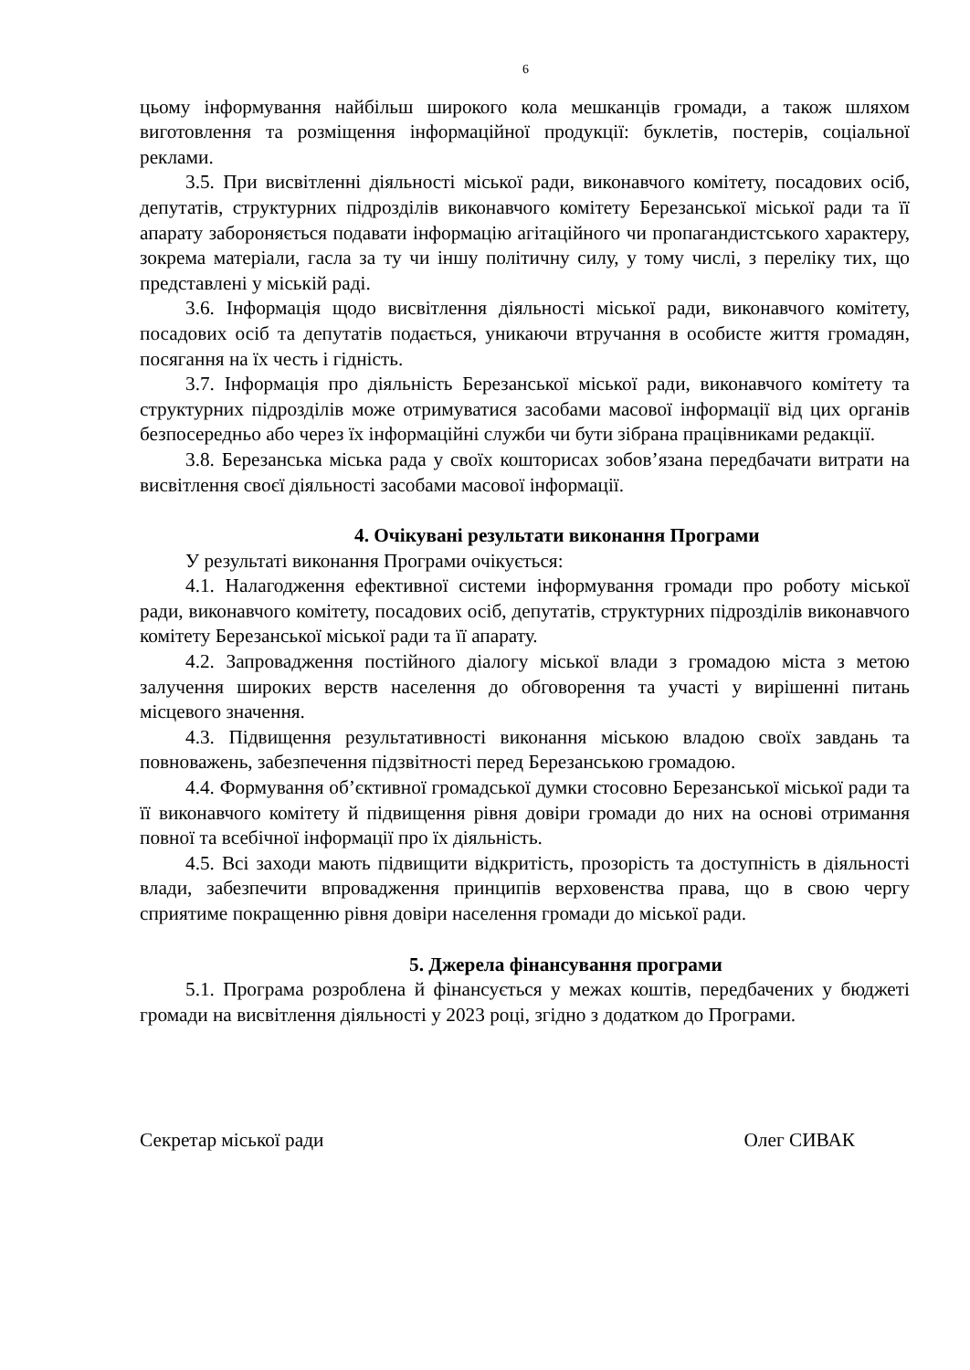6
цьому інформування найбільш широкого кола мешканців громади, а також шляхом виготовлення та розміщення інформаційної продукції: буклетів, постерів, соціальної реклами.
3.5. При висвітленні діяльності міської ради, виконавчого комітету, посадових осіб, депутатів, структурних підрозділів виконавчого комітету Березанської міської ради та її апарату забороняється подавати інформацію агітаційного чи пропагандистського характеру, зокрема матеріали, гасла за ту чи іншу політичну силу, у тому числі, з переліку тих, що представлені у міській раді.
3.6. Інформація щодо висвітлення діяльності міської ради, виконавчого комітету, посадових осіб та депутатів подається, уникаючи втручання в особисте життя громадян, посягання на їх честь і гідність.
3.7. Інформація про діяльність Березанської міської ради, виконавчого комітету та структурних підрозділів може отримуватися засобами масової інформації від цих органів безпосередньо або через їх інформаційні служби чи бути зібрана працівниками редакції.
3.8. Березанська міська рада у своїх кошторисах зобов’язана передбачати витрати на висвітлення своєї діяльності засобами масової інформації.
4. Очікувані результати виконання Програми
У результаті виконання Програми очікується:
4.1. Налагодження ефективної системи інформування громади про роботу міської ради, виконавчого комітету, посадових осіб, депутатів, структурних підрозділів виконавчого комітету Березанської міської ради та її апарату.
4.2. Запровадження постійного діалогу міської влади з громадою міста з метою залучення широких верств населення до обговорення та участі у вирішенні питань місцевого значення.
4.3. Підвищення результативності виконання міською владою своїх завдань та повноважень, забезпечення підзвітності перед Березанською громадою.
4.4. Формування об’єктивної громадської думки стосовно Березанської міської ради та її виконавчого комітету й підвищення рівня довіри громади до них на основі отримання повної та всебічної інформації про їх діяльність.
4.5. Всі заходи мають підвищити відкритість, прозорість та доступність в діяльності влади, забезпечити впровадження принципів верховенства права, що в свою чергу сприятиме покращенню рівня довіри населення громади до міської ради.
5. Джерела фінансування програми
5.1. Програма розроблена й фінансується у межах коштів, передбачених у бюджеті громади на висвітлення діяльності у 2023 році, згідно з додатком до Програми.
Секретар міської ради Олег СИВАК